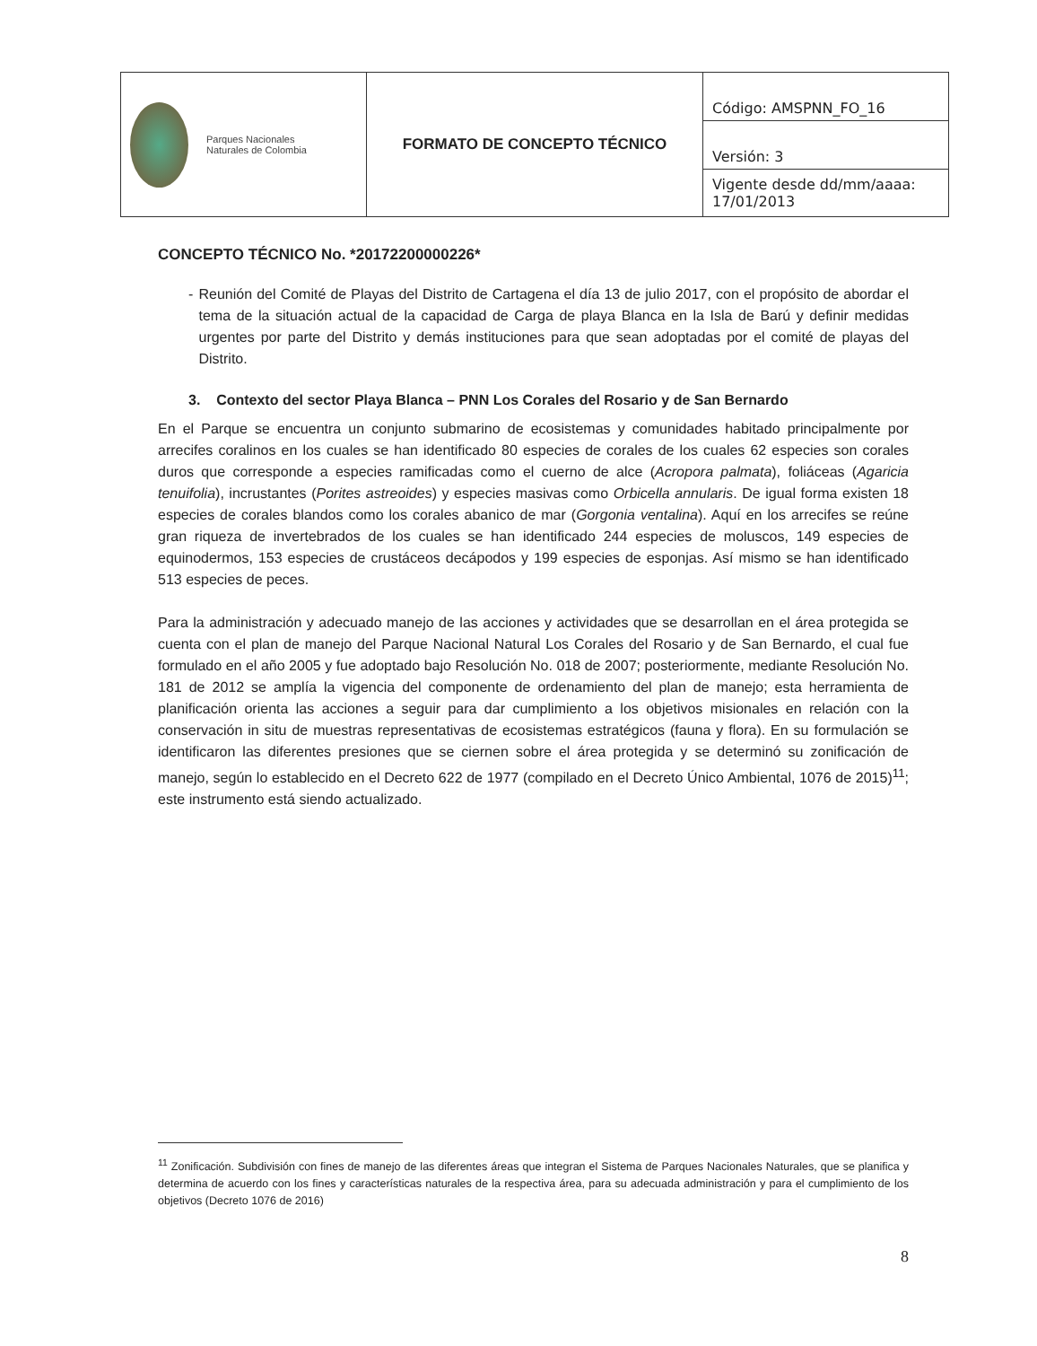| Parques Nacionales Naturales de Colombia | FORMATO DE CONCEPTO TÉCNICO | Código: AMSPNN_FO_16 |
| | | Versión: 3 |
| | | Vigente desde dd/mm/aaaa: 17/01/2013 |
CONCEPTO TÉCNICO No. *20172200000226*
- Reunión del Comité de Playas del Distrito de Cartagena el día 13 de julio 2017, con el propósito de abordar el tema de la situación actual de la capacidad de Carga de playa Blanca en la Isla de Barú y definir medidas urgentes por parte del Distrito y demás instituciones para que sean adoptadas por el comité de playas del Distrito.
3. Contexto del sector Playa Blanca – PNN Los Corales del Rosario y de San Bernardo
En el Parque se encuentra un conjunto submarino de ecosistemas y comunidades habitado principalmente por arrecifes coralinos en los cuales se han identificado 80 especies de corales de los cuales 62 especies son corales duros que corresponde a especies ramificadas como el cuerno de alce (Acropora palmata), foliáceas (Agaricia tenuifolia), incrustantes (Porites astreoides) y especies masivas como Orbicella annularis. De igual forma existen 18 especies de corales blandos como los corales abanico de mar (Gorgonia ventalina). Aquí en los arrecifes se reúne gran riqueza de invertebrados de los cuales se han identificado 244 especies de moluscos, 149 especies de equinodermos, 153 especies de crustáceos decápodos y 199 especies de esponjas. Así mismo se han identificado 513 especies de peces.
Para la administración y adecuado manejo de las acciones y actividades que se desarrollan en el área protegida se cuenta con el plan de manejo del Parque Nacional Natural Los Corales del Rosario y de San Bernardo, el cual fue formulado en el año 2005 y fue adoptado bajo Resolución No. 018 de 2007; posteriormente, mediante Resolución No. 181 de 2012 se amplía la vigencia del componente de ordenamiento del plan de manejo; esta herramienta de planificación orienta las acciones a seguir para dar cumplimiento a los objetivos misionales en relación con la conservación in situ de muestras representativas de ecosistemas estratégicos (fauna y flora). En su formulación se identificaron las diferentes presiones que se ciernen sobre el área protegida y se determinó su zonificación de manejo, según lo establecido en el Decreto 622 de 1977 (compilado en el Decreto Único Ambiental, 1076 de 2015)<sup>11</sup>; este instrumento está siendo actualizado.
<sup>11</sup> Zonificación. Subdivisión con fines de manejo de las diferentes áreas que integran el Sistema de Parques Nacionales Naturales, que se planifica y determina de acuerdo con los fines y características naturales de la respectiva área, para su adecuada administración y para el cumplimiento de los objetivos (Decreto 1076 de 2016)
8